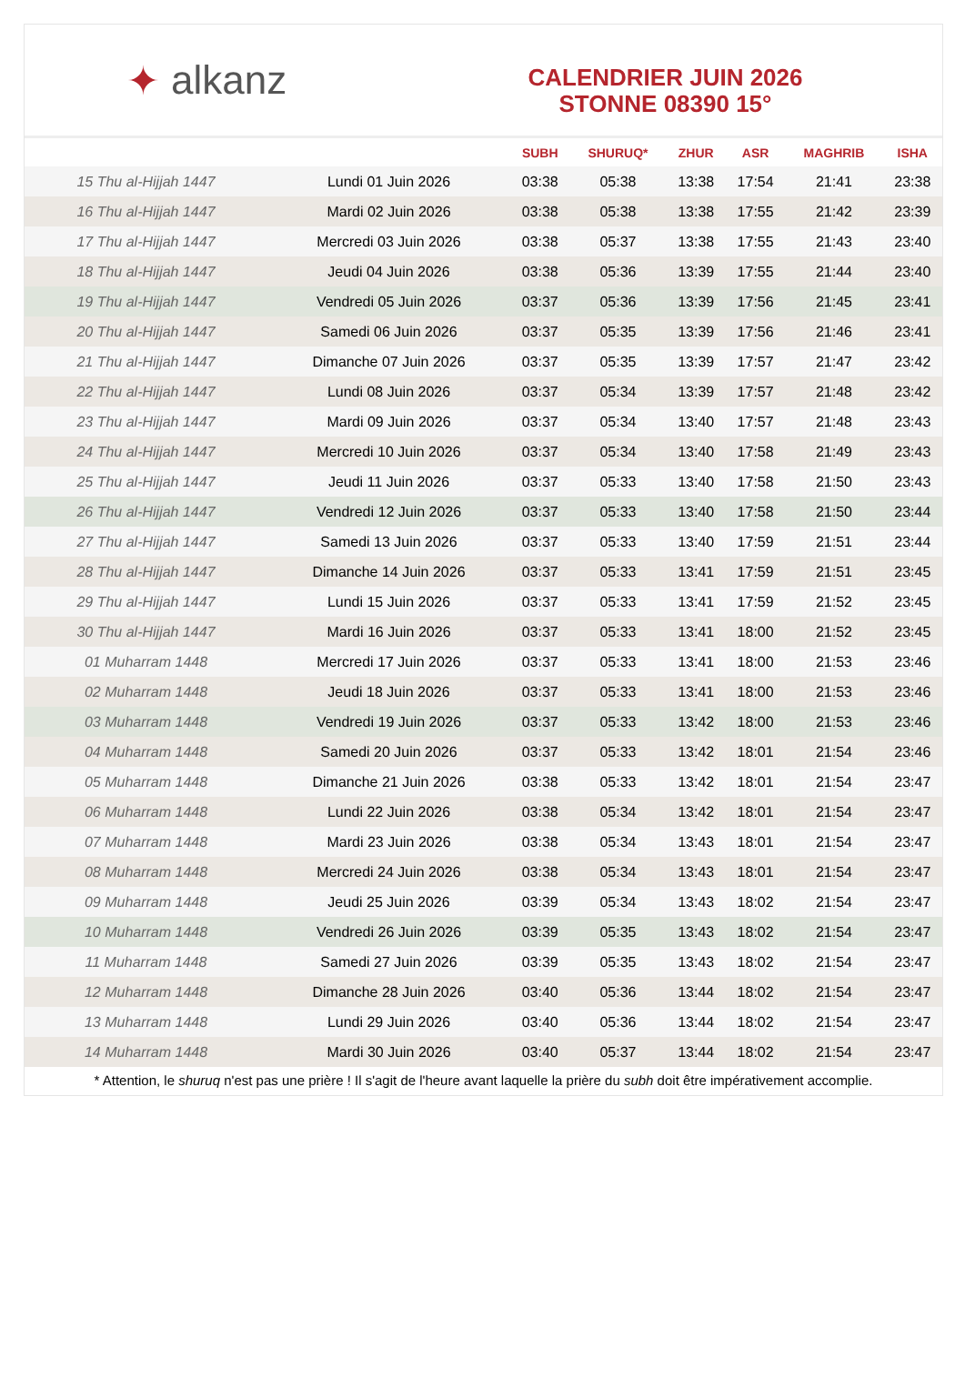✦ alkanz
CALENDRIER JUIN 2026
STONNE 08390 15°
| | | SUBH | SHURUQ* | ZHUR | ASR | MAGHRIB | ISHA |
| --- | --- | --- | --- | --- | --- | --- | --- |
| 15 Thu al-Hijjah 1447 | Lundi 01 Juin 2026 | 03:38 | 05:38 | 13:38 | 17:54 | 21:41 | 23:38 |
| 16 Thu al-Hijjah 1447 | Mardi 02 Juin 2026 | 03:38 | 05:38 | 13:38 | 17:55 | 21:42 | 23:39 |
| 17 Thu al-Hijjah 1447 | Mercredi 03 Juin 2026 | 03:38 | 05:37 | 13:38 | 17:55 | 21:43 | 23:40 |
| 18 Thu al-Hijjah 1447 | Jeudi 04 Juin 2026 | 03:38 | 05:36 | 13:39 | 17:55 | 21:44 | 23:40 |
| 19 Thu al-Hijjah 1447 | Vendredi 05 Juin 2026 | 03:37 | 05:36 | 13:39 | 17:56 | 21:45 | 23:41 |
| 20 Thu al-Hijjah 1447 | Samedi 06 Juin 2026 | 03:37 | 05:35 | 13:39 | 17:56 | 21:46 | 23:41 |
| 21 Thu al-Hijjah 1447 | Dimanche 07 Juin 2026 | 03:37 | 05:35 | 13:39 | 17:57 | 21:47 | 23:42 |
| 22 Thu al-Hijjah 1447 | Lundi 08 Juin 2026 | 03:37 | 05:34 | 13:39 | 17:57 | 21:48 | 23:42 |
| 23 Thu al-Hijjah 1447 | Mardi 09 Juin 2026 | 03:37 | 05:34 | 13:40 | 17:57 | 21:48 | 23:43 |
| 24 Thu al-Hijjah 1447 | Mercredi 10 Juin 2026 | 03:37 | 05:34 | 13:40 | 17:58 | 21:49 | 23:43 |
| 25 Thu al-Hijjah 1447 | Jeudi 11 Juin 2026 | 03:37 | 05:33 | 13:40 | 17:58 | 21:50 | 23:43 |
| 26 Thu al-Hijjah 1447 | Vendredi 12 Juin 2026 | 03:37 | 05:33 | 13:40 | 17:58 | 21:50 | 23:44 |
| 27 Thu al-Hijjah 1447 | Samedi 13 Juin 2026 | 03:37 | 05:33 | 13:40 | 17:59 | 21:51 | 23:44 |
| 28 Thu al-Hijjah 1447 | Dimanche 14 Juin 2026 | 03:37 | 05:33 | 13:41 | 17:59 | 21:51 | 23:45 |
| 29 Thu al-Hijjah 1447 | Lundi 15 Juin 2026 | 03:37 | 05:33 | 13:41 | 17:59 | 21:52 | 23:45 |
| 30 Thu al-Hijjah 1447 | Mardi 16 Juin 2026 | 03:37 | 05:33 | 13:41 | 18:00 | 21:52 | 23:45 |
| 01 Muharram 1448 | Mercredi 17 Juin 2026 | 03:37 | 05:33 | 13:41 | 18:00 | 21:53 | 23:46 |
| 02 Muharram 1448 | Jeudi 18 Juin 2026 | 03:37 | 05:33 | 13:41 | 18:00 | 21:53 | 23:46 |
| 03 Muharram 1448 | Vendredi 19 Juin 2026 | 03:37 | 05:33 | 13:42 | 18:00 | 21:53 | 23:46 |
| 04 Muharram 1448 | Samedi 20 Juin 2026 | 03:37 | 05:33 | 13:42 | 18:01 | 21:54 | 23:46 |
| 05 Muharram 1448 | Dimanche 21 Juin 2026 | 03:38 | 05:33 | 13:42 | 18:01 | 21:54 | 23:47 |
| 06 Muharram 1448 | Lundi 22 Juin 2026 | 03:38 | 05:34 | 13:42 | 18:01 | 21:54 | 23:47 |
| 07 Muharram 1448 | Mardi 23 Juin 2026 | 03:38 | 05:34 | 13:43 | 18:01 | 21:54 | 23:47 |
| 08 Muharram 1448 | Mercredi 24 Juin 2026 | 03:38 | 05:34 | 13:43 | 18:01 | 21:54 | 23:47 |
| 09 Muharram 1448 | Jeudi 25 Juin 2026 | 03:39 | 05:34 | 13:43 | 18:02 | 21:54 | 23:47 |
| 10 Muharram 1448 | Vendredi 26 Juin 2026 | 03:39 | 05:35 | 13:43 | 18:02 | 21:54 | 23:47 |
| 11 Muharram 1448 | Samedi 27 Juin 2026 | 03:39 | 05:35 | 13:43 | 18:02 | 21:54 | 23:47 |
| 12 Muharram 1448 | Dimanche 28 Juin 2026 | 03:40 | 05:36 | 13:44 | 18:02 | 21:54 | 23:47 |
| 13 Muharram 1448 | Lundi 29 Juin 2026 | 03:40 | 05:36 | 13:44 | 18:02 | 21:54 | 23:47 |
| 14 Muharram 1448 | Mardi 30 Juin 2026 | 03:40 | 05:37 | 13:44 | 18:02 | 21:54 | 23:47 |
* Attention, le shuruq n'est pas une prière ! Il s'agit de l'heure avant laquelle la prière du subh doit être impérativement accomplie.